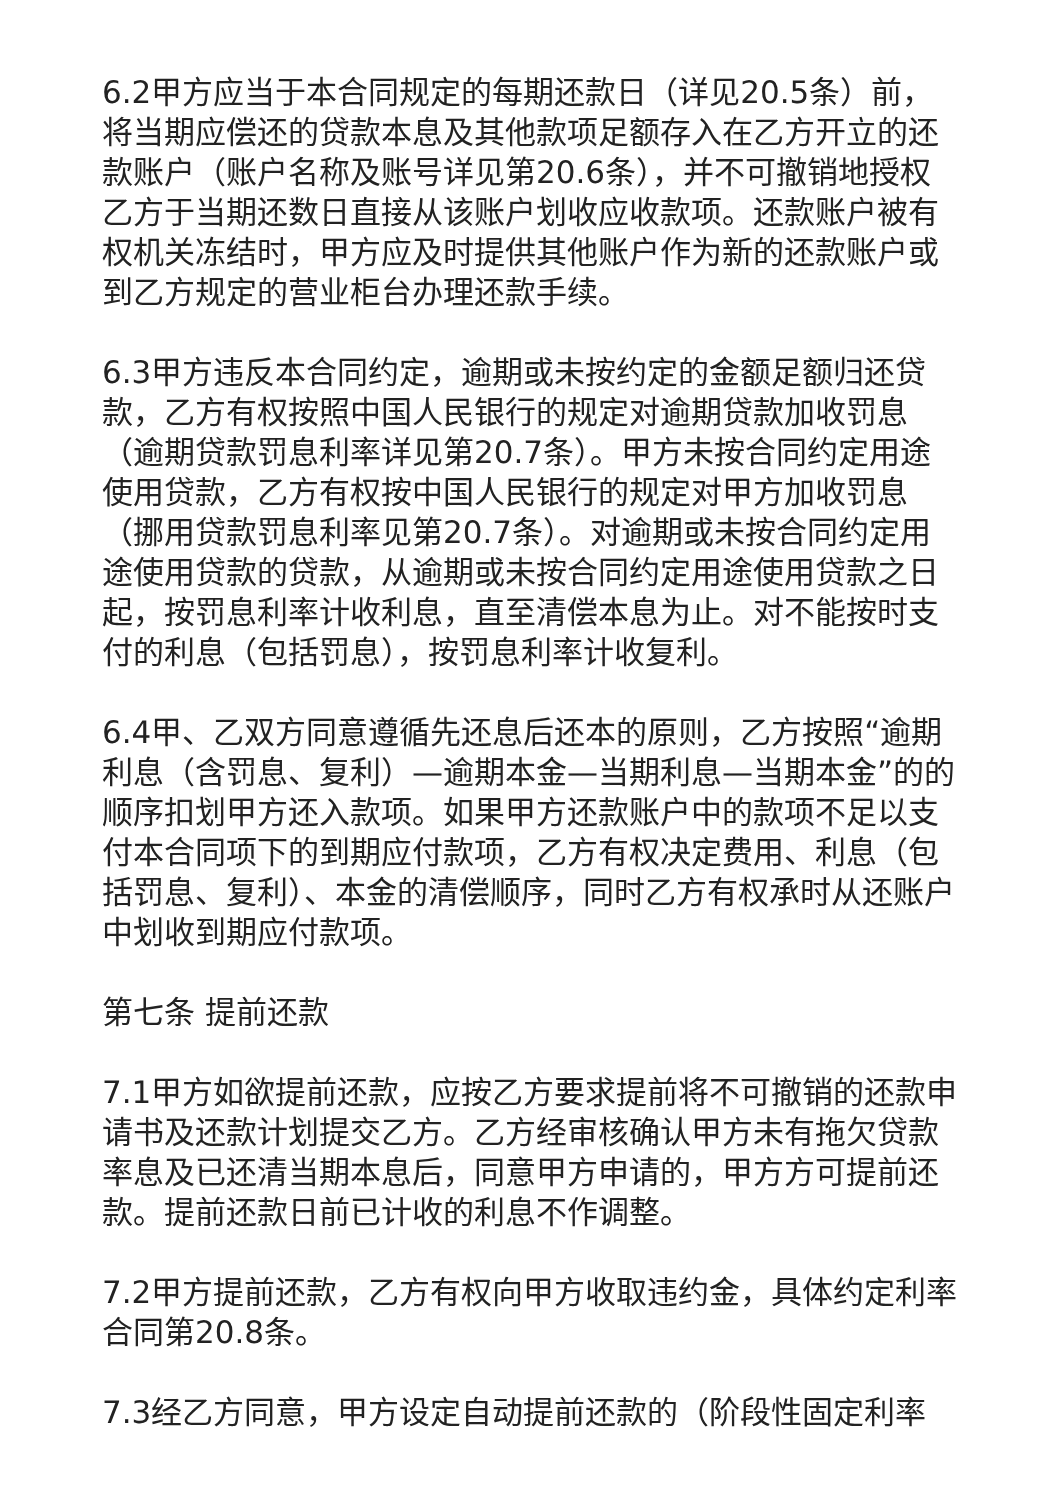6.2甲方应当于本合同规定的每期还款日（详见20.5条）前，将当期应偿还的贷款本息及其他款项足额存入在乙方开立的还款账户（账户名称及账号详见第20.6条），并不可撤销地授权乙方于当期还数日直接从该账户划收应收款项。还款账户被有权机关冻结时，甲方应及时提供其他账户作为新的还款账户或到乙方规定的营业柜台办理还款手续。
6.3甲方违反本合同约定，逾期或未按约定的金额足额归还贷款，乙方有权按照中国人民银行的规定对逾期贷款加收罚息（逾期贷款罚息利率详见第20.7条）。甲方未按合同约定用途使用贷款，乙方有权按中国人民银行的规定对甲方加收罚息（挪用贷款罚息利率见第20.7条）。对逾期或未按合同约定用途使用贷款的贷款，从逾期或未按合同约定用途使用贷款之日起，按罚息利率计收利息，直至清偿本息为止。对不能按时支付的利息（包括罚息），按罚息利率计收复利。
6.4甲、乙双方同意遵循先还息后还本的原则，乙方按照“逾期利息（含罚息、复利）—逾期本金—当期利息—当期本金”的的顺序扣划甲方还入款项。如果甲方还款账户中的款项不足以支付本合同项下的到期应付款项，乙方有权决定费用、利息（包括罚息、复利）、本金的清偿顺序，同时乙方有权承时从还账户中划收到期应付款项。
第七条 提前还款
7.1甲方如欲提前还款，应按乙方要求提前将不可撤销的还款申请书及还款计划提交乙方。乙方经审核确认甲方未有拖欠贷款率息及已还清当期本息后，同意甲方申请的，甲方方可提前还款。提前还款日前已计收的利息不作调整。
7.2甲方提前还款，乙方有权向甲方收取违约金，具体约定利率合同第20.8条。
7.3经乙方同意，甲方设定自动提前还款的（阶段性固定利率